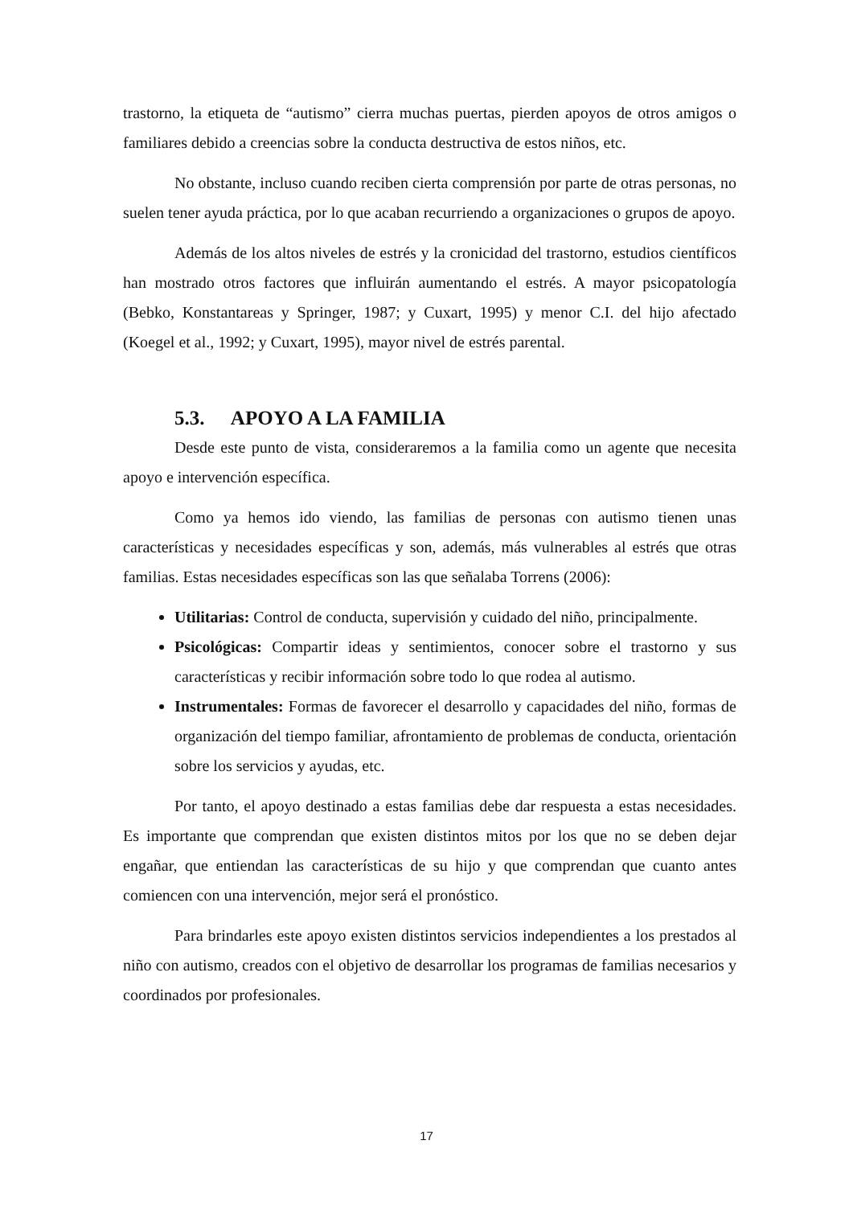trastorno, la etiqueta de “autismo” cierra muchas puertas, pierden apoyos de otros amigos o familiares debido a creencias sobre la conducta destructiva de estos niños, etc.
No obstante, incluso cuando reciben cierta comprensión por parte de otras personas, no suelen tener ayuda práctica, por lo que acaban recurriendo a organizaciones o grupos de apoyo.
Además de los altos niveles de estrés y la cronicidad del trastorno, estudios científicos han mostrado otros factores que influirán aumentando el estrés. A mayor psicopatología (Bebko, Konstantareas y Springer, 1987; y Cuxart, 1995) y menor C.I. del hijo afectado (Koegel et al., 1992; y Cuxart, 1995), mayor nivel de estrés parental.
5.3. APOYO A LA FAMILIA
Desde este punto de vista, consideraremos a la familia como un agente que necesita apoyo e intervención específica.
Como ya hemos ido viendo, las familias de personas con autismo tienen unas características y necesidades específicas y son, además, más vulnerables al estrés que otras familias. Estas necesidades específicas son las que señalaba Torrens (2006):
Utilitarias: Control de conducta, supervisión y cuidado del niño, principalmente.
Psicológicas: Compartir ideas y sentimientos, conocer sobre el trastorno y sus características y recibir información sobre todo lo que rodea al autismo.
Instrumentales: Formas de favorecer el desarrollo y capacidades del niño, formas de organización del tiempo familiar, afrontamiento de problemas de conducta, orientación sobre los servicios y ayudas, etc.
Por tanto, el apoyo destinado a estas familias debe dar respuesta a estas necesidades. Es importante que comprendan que existen distintos mitos por los que no se deben dejar engañar, que entiendan las características de su hijo y que comprendan que cuanto antes comiencen con una intervención, mejor será el pronóstico.
Para brindarles este apoyo existen distintos servicios independientes a los prestados al niño con autismo, creados con el objetivo de desarrollar los programas de familias necesarios y coordinados por profesionales.
17